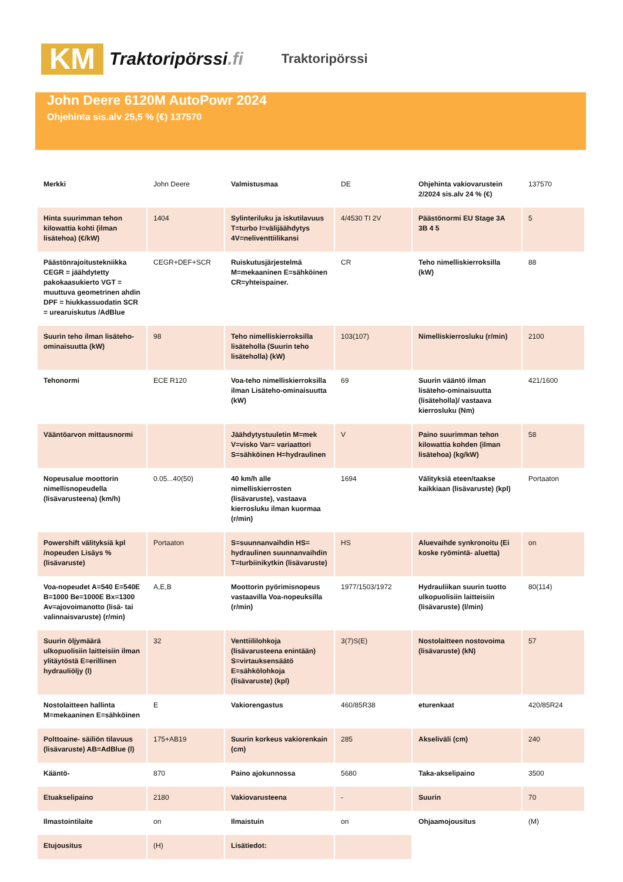KM
Traktoripörssi.fi
Traktoripörssi
John Deere 6120M AutoPowr 2024
Ohjehinta sis.alv 25,5 % (€) 137570
| Merkki | John Deere | Valmistusmaa | DE | Ohjehinta vakiovarustein 2/2024 sis.alv 24 % (€) | 137570 |
| Hinta suurimman tehon kilowattia kohti (ilman lisätehoa) (€/kW) | 1404 | Sylinteriluku ja iskutilavuus T=turbo I=välijäähdytys 4V=neliventtiilikansi | 4/4530 TI 2V | Päästönormi EU Stage 3A 3B 4 5 | 5 |
| Päästönrajoitustekniikka CEGR = jäähdytetty pakokaasukierto VGT = muuttuva geometrinen ahdin DPF = hiukkassuodatin SCR = urearuiskutus /AdBlue | CEGR+DEF+SCR | Ruiskutusjärjestelmä M=mekaaninen E=sähköinen CR=yhteispainer. | CR | Teho nimelliskierroksilla (kW) | 88 |
| Suurin teho ilman lisäteho-ominaisuutta (kW) | 98 | Teho nimelliskierroksilla lisäteholla (Suurin teho lisäteholla) (kW) | 103(107) | Nimelliskierrosluku (r/min) | 2100 |
| Tehonormi | ECE R120 | Voa-teho nimelliskierroksilla ilman Lisäteho-ominaisuutta (kW) | 69 | Suurin vääntö ilman lisäteho-ominaisuutta (lisäteholla)/ vastaava kierrosluku (Nm) | 421/1600 |
| Vääntöarvon mittausnormi | | Jäähdytystuuletin M=mek V=visko Var= variaattori S=sähköinen H=hydraulinen | V | Paino suurimman tehon kilowattia kohden (ilman lisätehoa) (kg/kW) | 58 |
| Nopeusalue moottorin nimellisnopeudella (lisävarusteena) (km/h) | 0.05...40(50) | 40 km/h alle nimelliskierrosten (lisävaruste), vastaava kierrosluku ilman kuormaa (r/min) | 1694 | Välityksiä eteen/taakse kaikkiaan (lisävaruste) (kpl) | Portaaton |
| Powershift välityksiä kpl /nopeuden Lisäys % (lisävaruste) | Portaaton | S=suunnanvaihdin HS= hydraulinen suunnanvaihdin T=turbiinikytkin (lisävaruste) | HS | Aluevaihde synkronoitu (Ei koske ryömintä- aluetta) | on |
| Voa-nopeudet A=540 E=540E B=1000 Be=1000E Bx=1300 Av=ajovoimanotto (lisä- tai valinnaisvaruste) (r/min) | A,E,B | Moottorin pyörimisnopeus vastaavilla Voa-nopeuksilla (r/min) | 1977/1503/1972 | Hydrauliikan suurin tuotto ulkopuolisiin laitteisiin (lisävaruste) (l/min) | 80(114) |
| Suurin öljymäärä ulkopuolisiin laitteisiin ilman ylitäytöstä E=erillinen hydrauliöljy (l) | 32 | Venttiililohkoja (lisävarusteena enintään) S=virtauksensäätö E=sähkölohkoja (lisävaruste) (kpl) | 3(7)S(E) | Nostolaitteen nostovoima (lisävaruste) (kN) | 57 |
| Nostolaitteen hallinta M=mekaaninen E=sähköinen | E | Vakiorengastus | 460/85R38 | eturenkaat | 420/85R24 |
| Polttoaine- säiliön tilavuus (lisävaruste) AB=AdBlue (l) | 175+AB19 | Suurin korkeus vakiorenkain (cm) | 285 | Akseliväli (cm) | 240 |
| Kääntö- | 870 | Paino ajokunnossa | 5680 | Taka-akselipaino | 3500 |
| Etuakselipaino | 2180 | Vakiovarusteena | - | Suurin | 70 |
| Ilmastointilaite | on | Ilmaistuin | on | Ohjaamojousitus | (M) |
| Etujousitus | (H) | Lisätiedot: | | | |